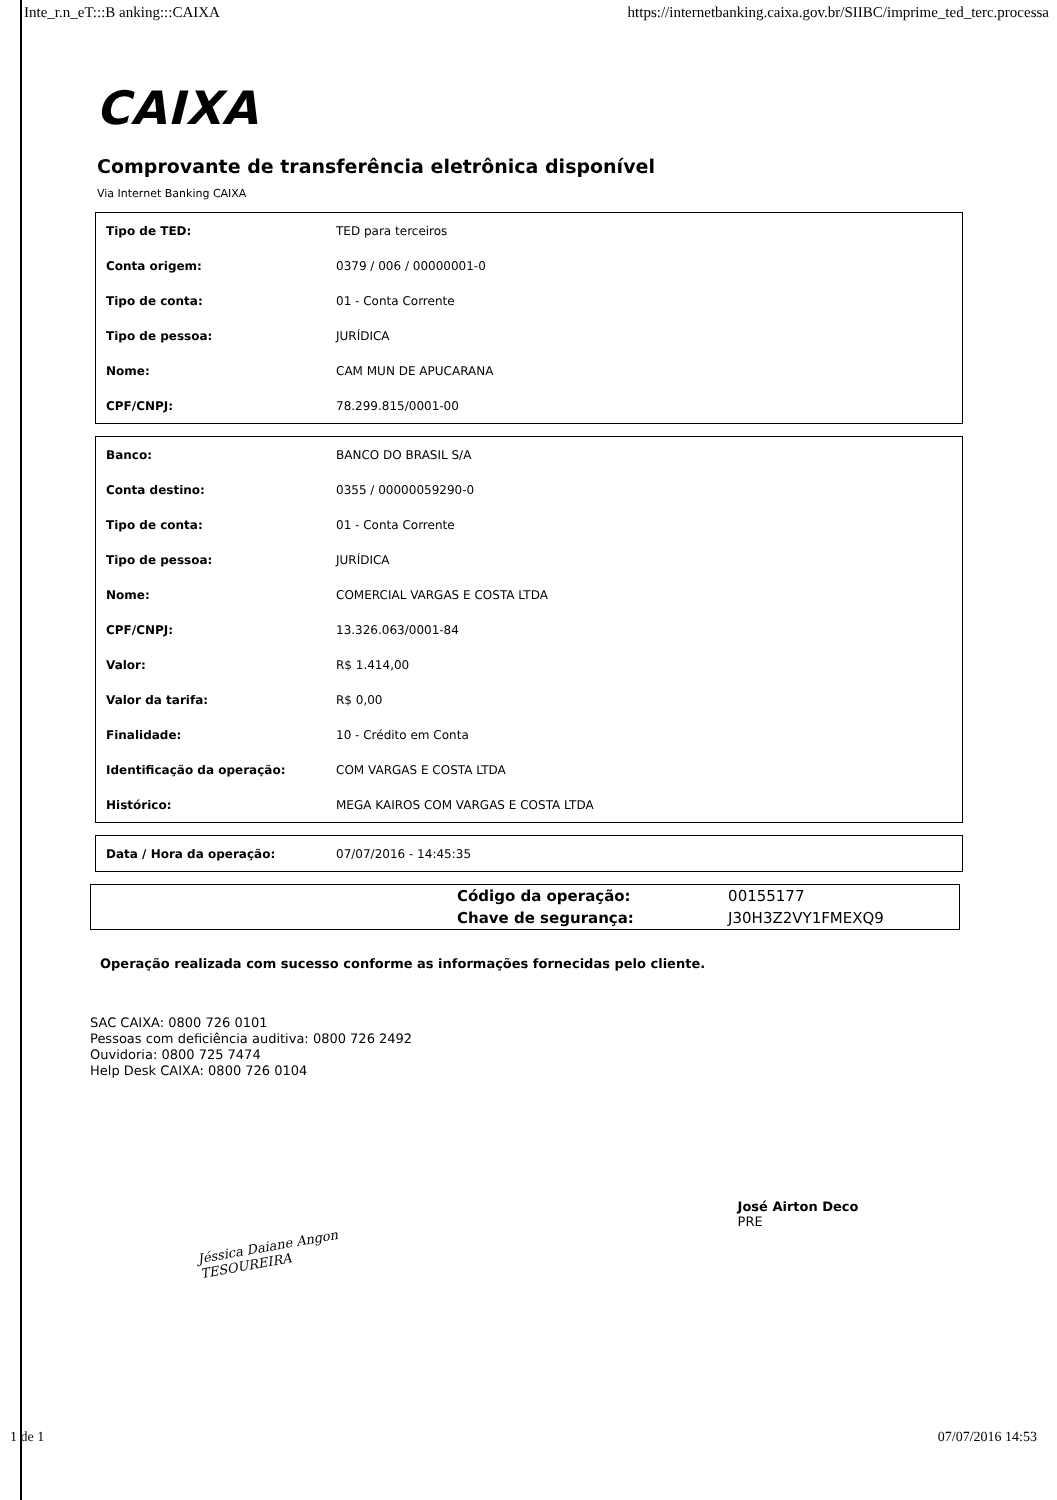Inte_r.n_eT:::B anking:::CAIXA https://internetbanking.caixa.gov.br/SIIBC/imprime_ted_terc.processa
CAIXA
Comprovante de transferência eletrônica disponível
Via Internet Banking CAIXA
| Tipo de TED: | TED para terceiros |
| Conta origem: | 0379 / 006 / 00000001-0 |
| Tipo de conta: | 01 - Conta Corrente |
| Tipo de pessoa: | JURÍDICA |
| Nome: | CAM MUN DE APUCARANA |
| CPF/CNPJ: | 78.299.815/0001-00 |
| Banco: | BANCO DO BRASIL S/A |
| Conta destino: | 0355 / 00000059290-0 |
| Tipo de conta: | 01 - Conta Corrente |
| Tipo de pessoa: | JURÍDICA |
| Nome: | COMERCIAL VARGAS E COSTA LTDA |
| CPF/CNPJ: | 13.326.063/0001-84 |
| Valor: | R$ 1.414,00 |
| Valor da tarifa: | R$ 0,00 |
| Finalidade: | 10 - Crédito em Conta |
| Identificação da operação: | COM VARGAS E COSTA LTDA |
| Histórico: | MEGA KAIROS COM VARGAS E COSTA LTDA |
| Data / Hora da operação: | 07/07/2016 - 14:45:35 |
| | Código da operação: | 00155177 |
| | Chave de segurança: | J30H3Z2VY1FMEXQ9 |
Operação realizada com sucesso conforme as informações fornecidas pelo cliente.
SAC CAIXA: 0800 726 0101
Pessoas com deficiência auditiva: 0800 726 2492
Ouvidoria: 0800 725 7474
Help Desk CAIXA: 0800 726 0104
Jéssica Daiane Angon
TESOUREIRA
José Airton Deco
PRE
1 de 1 07/07/2016 14:53